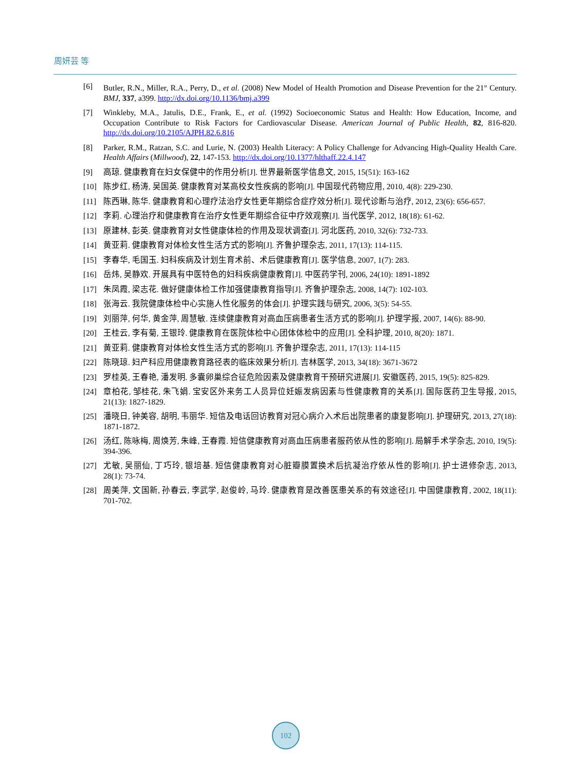周妍芸 等
[6] Butler, R.N., Miller, R.A., Perry, D., et al. (2008) New Model of Health Promotion and Disease Prevention for the 21<sup>st</sup> Century. BMJ, 337, a399. http://dx.doi.org/10.1136/bmj.a399
[7] Winkleby, M.A., Jatulis, D.E., Frank, E., et al. (1992) Socioeconomic Status and Health: How Education, Income, and Occupation Contribute to Risk Factors for Cardiovascular Disease. American Journal of Public Health, 82, 816-820. http://dx.doi.org/10.2105/AJPH.82.6.816
[8] Parker, R.M., Ratzan, S.C. and Lurie, N. (2003) Health Literacy: A Policy Challenge for Advancing High-Quality Health Care. Health Affairs (Millwood), 22, 147-153. http://dx.doi.org/10.1377/hlthaff.22.4.147
[9] 高琼. 健康教育在妇女保健中的作用分析[J]. 世界最新医学信息文, 2015, 15(51): 163-162
[10] 陈步红, 杨涛, 吴国英. 健康教育对某高校女性疾病的影响[J]. 中国现代药物应用, 2010, 4(8): 229-230.
[11] 陈西琳, 陈华. 健康教育和心理疗法治疗女性更年期综合症疗效分析[J]. 现代诊断与治疗, 2012, 23(6): 656-657.
[12] 李莉. 心理治疗和健康教育在治疗女性更年期综合征中疗效观察[J]. 当代医学, 2012, 18(18): 61-62.
[13] 原建林, 彭英. 健康教育对女性健康体检的作用及现状调查[J]. 河北医药, 2010, 32(6): 732-733.
[14] 黄亚莉. 健康教育对体检女性生活方式的影响[J]. 齐鲁护理杂志, 2011, 17(13): 114-115.
[15] 李春华, 毛国玉. 妇科疾病及计划生育术前、术后健康教育[J]. 医学信息, 2007, 1(7): 283.
[16] 岳炜, 吴静欢. 开展具有中医特色的妇科疾病健康教育[J]. 中医药学刊, 2006, 24(10): 1891-1892
[17] 朱凤霞, 梁志花. 做好健康体检工作加强健康教育指导[J]. 齐鲁护理杂志, 2008, 14(7): 102-103.
[18] 张海云. 我院健康体检中心实施人性化服务的体会[J]. 护理实践与研究, 2006, 3(5): 54-55.
[19] 刘丽萍, 何华, 黄金萍, 周慧敏. 连续健康教育对高血压病患者生活方式的影响[J]. 护理学报, 2007, 14(6): 88-90.
[20] 王桂云, 李有菊, 王银玲. 健康教育在医院体检中心团体体检中的应用[J]. 全科护理, 2010, 8(20): 1871.
[21] 黄亚莉. 健康教育对体检女性生活方式的影响[J]. 齐鲁护理杂志, 2011, 17(13): 114-115
[22] 陈晓琼. 妇产科应用健康教育路径表的临床效果分析[J]. 吉林医学, 2013, 34(18): 3671-3672
[23] 罗桂英, 王春艳, 潘发明. 多囊卵巢综合征危险因素及健康教育干预研究进展[J]. 安徽医药, 2015, 19(5): 825-829.
[24] 章柏花, 邹桂花, 朱飞娟. 宝安区外来务工人员异位妊娠发病因素与性健康教育的关系[J]. 国际医药卫生导报, 2015, 21(13): 1827-1829.
[25] 潘晓日, 钟美容, 胡明, 韦丽华. 短信及电话回访教育对冠心病介入术后出院患者的康复影响[J]. 护理研究, 2013, 27(18): 1871-1872.
[26] 汤红, 陈咏梅, 周焕芳, 朱峰, 王春霞. 短信健康教育对高血压病患者服药依从性的影响[J]. 局解手术学杂志, 2010, 19(5): 394-396.
[27] 尤敏, 吴丽仙, 丁巧玲, 银培基. 短信健康教育对心脏瓣膜置换术后抗凝治疗依从性的影响[J]. 护士进修杂志, 2013, 28(1): 73-74.
[28] 周美萍, 文国新, 孙春云, 李武学, 赵俊岭, 马玲. 健康教育是改善医患关系的有效途径[J]. 中国健康教育, 2002, 18(11): 701-702.
102